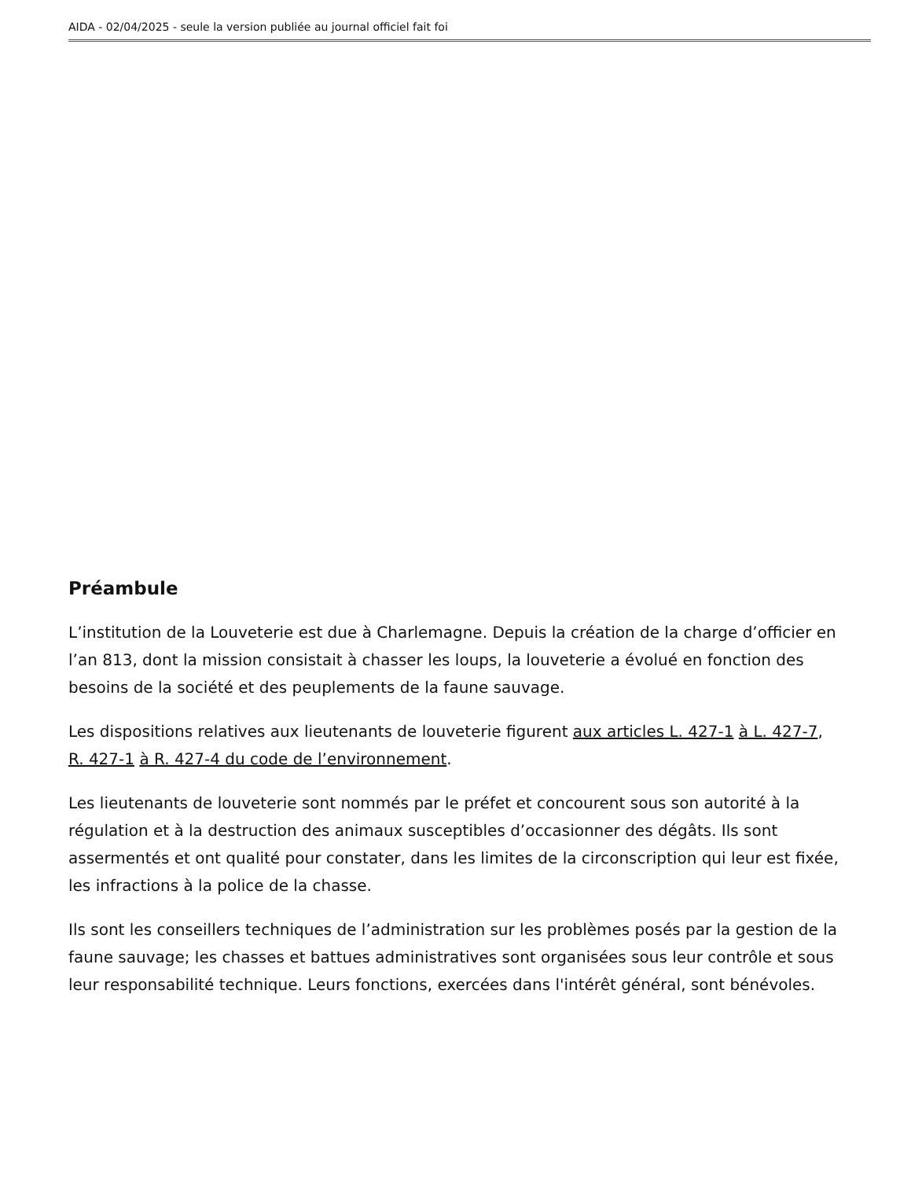AIDA - 02/04/2025 - seule la version publiée au journal officiel fait foi
Préambule
L’institution de la Louveterie est due à Charlemagne. Depuis la création de la charge d’officier en l’an 813, dont la mission consistait à chasser les loups, la louveterie a évolué en fonction des besoins de la société et des peuplements de la faune sauvage.
Les dispositions relatives aux lieutenants de louveterie figurent aux articles L. 427-1 à L. 427-7, R. 427-1 à R. 427-4 du code de l’environnement.
Les lieutenants de louveterie sont nommés par le préfet et concourent sous son autorité à la régulation et à la destruction des animaux susceptibles d’occasionner des dégâts. Ils sont assermentés et ont qualité pour constater, dans les limites de la circonscription qui leur est fixée, les infractions à la police de la chasse.
Ils sont les conseillers techniques de l’administration sur les problèmes posés par la gestion de la faune sauvage; les chasses et battues administratives sont organisées sous leur contrôle et sous leur responsabilité technique. Leurs fonctions, exercées dans l'intérêt général, sont bénévoles.